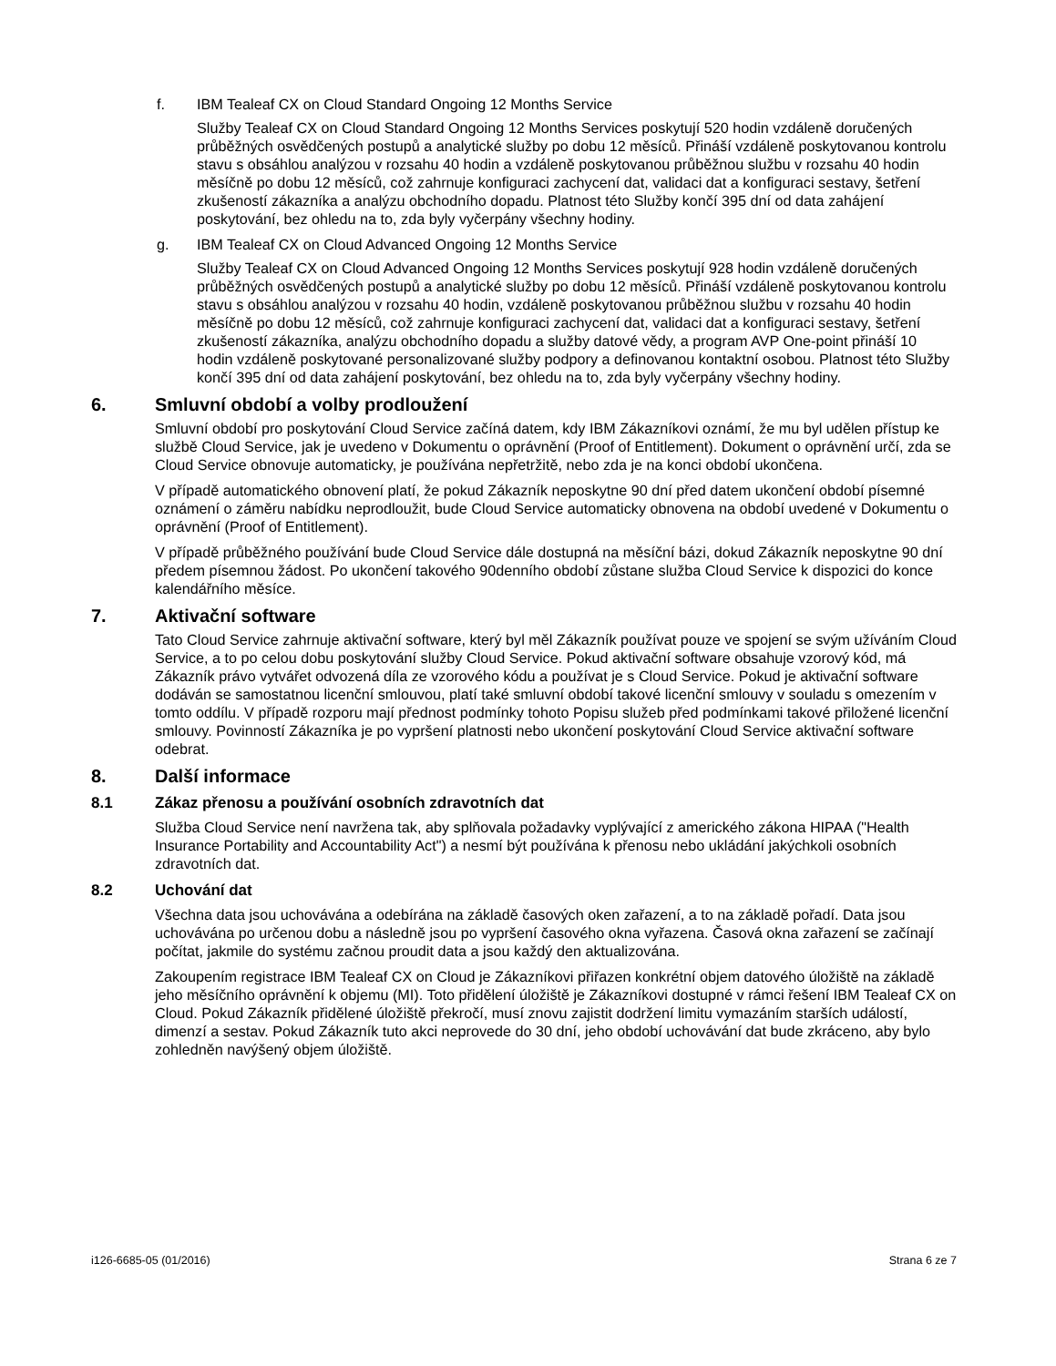f. IBM Tealeaf CX on Cloud Standard Ongoing 12 Months Service
Služby Tealeaf CX on Cloud Standard Ongoing 12 Months Services poskytují 520 hodin vzdáleně doručených průběžných osvědčených postupů a analytické služby po dobu 12 měsíců. Přináší vzdáleně poskytovanou kontrolu stavu s obsáhlou analýzou v rozsahu 40 hodin a vzdáleně poskytovanou průběžnou službu v rozsahu 40 hodin měsíčně po dobu 12 měsíců, což zahrnuje konfiguraci zachycení dat, validaci dat a konfiguraci sestavy, šetření zkušeností zákazníka a analýzu obchodního dopadu. Platnost této Služby končí 395 dní od data zahájení poskytování, bez ohledu na to, zda byly vyčerpány všechny hodiny.
g. IBM Tealeaf CX on Cloud Advanced Ongoing 12 Months Service
Služby Tealeaf CX on Cloud Advanced Ongoing 12 Months Services poskytují 928 hodin vzdáleně doručených průběžných osvědčených postupů a analytické služby po dobu 12 měsíců. Přináší vzdáleně poskytovanou kontrolu stavu s obsáhlou analýzou v rozsahu 40 hodin, vzdáleně poskytovanou průběžnou službu v rozsahu 40 hodin měsíčně po dobu 12 měsíců, což zahrnuje konfiguraci zachycení dat, validaci dat a konfiguraci sestavy, šetření zkušeností zákazníka, analýzu obchodního dopadu a služby datové vědy, a program AVP One-point přináší 10 hodin vzdáleně poskytované personalizované služby podpory a definovanou kontaktní osobou. Platnost této Služby končí 395 dní od data zahájení poskytování, bez ohledu na to, zda byly vyčerpány všechny hodiny.
6. Smluvní období a volby prodloužení
Smluvní období pro poskytování Cloud Service začíná datem, kdy IBM Zákazníkovi oznámí, že mu byl udělen přístup ke službě Cloud Service, jak je uvedeno v Dokumentu o oprávnění (Proof of Entitlement). Dokument o oprávnění určí, zda se Cloud Service obnovuje automaticky, je používána nepřetržitě, nebo zda je na konci období ukončena.
V případě automatického obnovení platí, že pokud Zákazník neposkytne 90 dní před datem ukončení období písemné oznámení o záměru nabídku neprodloužit, bude Cloud Service automaticky obnovena na období uvedené v Dokumentu o oprávnění (Proof of Entitlement).
V případě průběžného používání bude Cloud Service dále dostupná na měsíční bázi, dokud Zákazník neposkytne 90 dní předem písemnou žádost. Po ukončení takového 90denního období zůstane služba Cloud Service k dispozici do konce kalendářního měsíce.
7. Aktivační software
Tato Cloud Service zahrnuje aktivační software, který byl měl Zákazník používat pouze ve spojení se svým užíváním Cloud Service, a to po celou dobu poskytování služby Cloud Service. Pokud aktivační software obsahuje vzorový kód, má Zákazník právo vytvářet odvozená díla ze vzorového kódu a používat je s Cloud Service. Pokud je aktivační software dodáván se samostatnou licenční smlouvou, platí také smluvní období takové licenční smlouvy v souladu s omezením v tomto oddílu. V případě rozporu mají přednost podmínky tohoto Popisu služeb před podmínkami takové přiložené licenční smlouvy. Povinností Zákazníka je po vypršení platnosti nebo ukončení poskytování Cloud Service aktivační software odebrat.
8. Další informace
8.1 Zákaz přenosu a používání osobních zdravotních dat
Služba Cloud Service není navržena tak, aby splňovala požadavky vyplývající z amerického zákona HIPAA ("Health Insurance Portability and Accountability Act") a nesmí být používána k přenosu nebo ukládání jakýchkoli osobních zdravotních dat.
8.2 Uchování dat
Všechna data jsou uchovávána a odebírána na základě časových oken zařazení, a to na základě pořadí. Data jsou uchovávána po určenou dobu a následně jsou po vypršení časového okna vyřazena. Časová okna zařazení se začínají počítat, jakmile do systému začnou proudit data a jsou každý den aktualizována.
Zakoupením registrace IBM Tealeaf CX on Cloud je Zákazníkovi přiřazen konkrétní objem datového úložiště na základě jeho měsíčního oprávnění k objemu (MI). Toto přidělení úložiště je Zákazníkovi dostupné v rámci řešení IBM Tealeaf CX on Cloud. Pokud Zákazník přidělené úložiště překročí, musí znovu zajistit dodržení limitu vymazáním starších událostí, dimenzí a sestav. Pokud Zákazník tuto akci neprovede do 30 dní, jeho období uchovávání dat bude zkráceno, aby bylo zohledněn navýšený objem úložiště.
i126-6685-05 (01/2016) Strana 6 ze 7